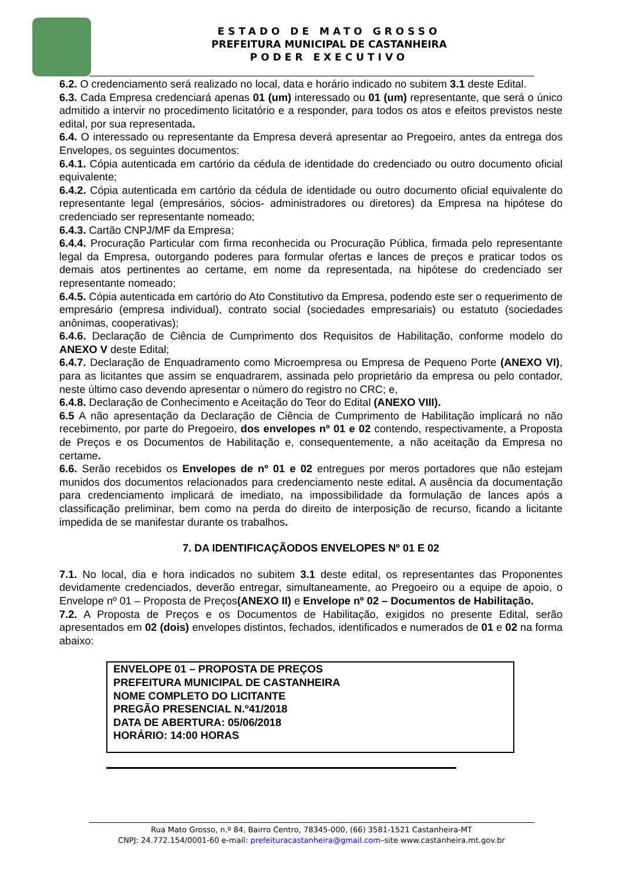ESTADO DE MATO GROSSO
PREFEITURA MUNICIPAL DE CASTANHEIRA
PODER EXECUTIVO
6.2. O credenciamento será realizado no local, data e horário indicado no subitem 3.1 deste Edital.
6.3. Cada Empresa credenciará apenas 01 (um) interessado ou 01 (um) representante, que será o único admitido a intervir no procedimento licitatório e a responder, para todos os atos e efeitos previstos neste edital, por sua representada.
6.4. O interessado ou representante da Empresa deverá apresentar ao Pregoeiro, antes da entrega dos Envelopes, os seguintes documentos:
6.4.1. Cópia autenticada em cartório da cédula de identidade do credenciado ou outro documento oficial equivalente;
6.4.2. Cópia autenticada em cartório da cédula de identidade ou outro documento oficial equivalente do representante legal (empresários, sócios- administradores ou diretores) da Empresa na hipótese do credenciado ser representante nomeado;
6.4.3. Cartão CNPJ/MF da Empresa;
6.4.4. Procuração Particular com firma reconhecida ou Procuração Pública, firmada pelo representante legal da Empresa, outorgando poderes para formular ofertas e lances de preços e praticar todos os demais atos pertinentes ao certame, em nome da representada, na hipótese do credenciado ser representante nomeado;
6.4.5. Cópia autenticada em cartório do Ato Constitutivo da Empresa, podendo este ser o requerimento de empresário (empresa individual), contrato social (sociedades empresariais) ou estatuto (sociedades anônimas, cooperativas);
6.4.6. Declaração de Ciência de Cumprimento dos Requisitos de Habilitação, conforme modelo do ANEXO V deste Edital;
6.4.7. Declaração de Enquadramento como Microempresa ou Empresa de Pequeno Porte (ANEXO VI), para as licitantes que assim se enquadrarem, assinada pelo proprietário da empresa ou pelo contador, neste último caso devendo apresentar o número do registro no CRC; e,
6.4.8. Declaração de Conhecimento e Aceitação do Teor do Edital (ANEXO VIII).
6.5 A não apresentação da Declaração de Ciência de Cumprimento de Habilitação implicará no não recebimento, por parte do Pregoeiro, dos envelopes nº 01 e 02 contendo, respectivamente, a Proposta de Preços e os Documentos de Habilitação e, consequentemente, a não aceitação da Empresa no certame.
6.6. Serão recebidos os Envelopes de nº 01 e 02 entregues por meros portadores que não estejam munidos dos documentos relacionados para credenciamento neste edital. A ausência da documentação para credenciamento implicará de imediato, na impossibilidade da formulação de lances após a classificação preliminar, bem como na perda do direito de interposição de recurso, ficando a licitante impedida de se manifestar durante os trabalhos.
7. DA IDENTIFICAÇÃODOS ENVELOPES Nº 01 E 02
7.1. No local, dia e hora indicados no subitem 3.1 deste edital, os representantes das Proponentes devidamente credenciados, deverão entregar, simultaneamente, ao Pregoeiro ou a equipe de apoio, o Envelope nº 01 – Proposta de Preços(ANEXO II) e Envelope nº 02 – Documentos de Habilitação.
7.2. A Proposta de Preços e os Documentos de Habilitação, exigidos no presente Edital, serão apresentados em 02 (dois) envelopes distintos, fechados, identificados e numerados de 01 e 02 na forma abaixo:
ENVELOPE 01 – PROPOSTA DE PREÇOS
PREFEITURA MUNICIPAL DE CASTANHEIRA
NOME COMPLETO DO LICITANTE
PREGÃO PRESENCIAL N.º41/2018
DATA DE ABERTURA: 05/06/2018
HORÁRIO: 14:00 HORAS
Rua Mato Grosso, n.º 84, Bairro Centro, 78345-000, (66) 3581-1521 Castanheira-MT
CNPJ: 24.772.154/0001-60 e-mail: prefeituracastanheira@gmail.com–site www.castanheira.mt.gov.br